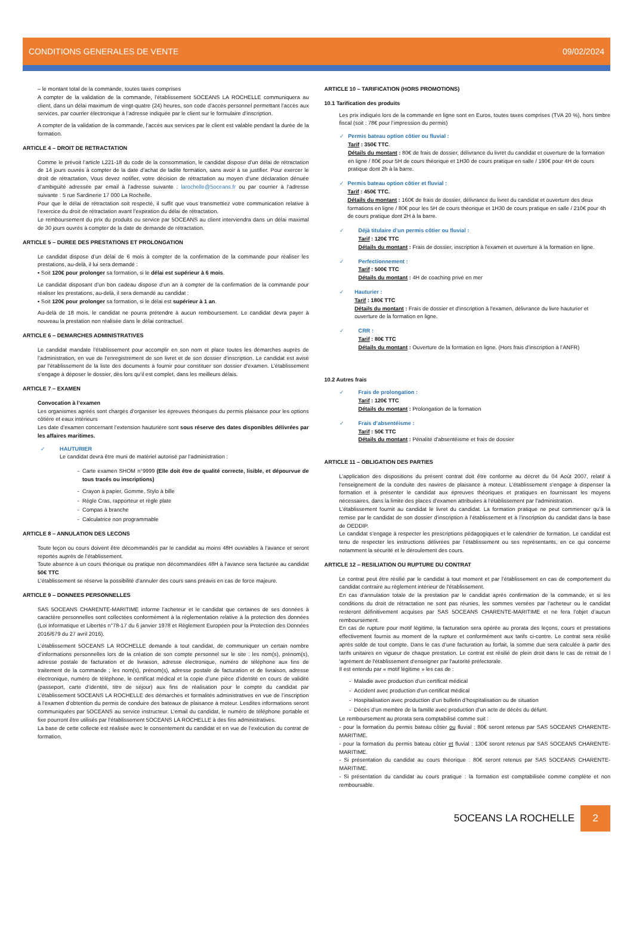CONDITIONS GENERALES DE VENTE 09/02/2024
– le montant total de la commande, toutes taxes comprises
A compter de la validation de la commande, l’établissement 5OCEANS LA ROCHELLE communiquera au client, dans un délai maximum de vingt-quatre (24) heures, son code d’accès personnel permettant l’accès aux services, par courrier électronique à l’adresse indiquée par le client sur le formulaire d’inscription.
A compter de la validation de la commande, l’accès aux services par le client est valable pendant la durée de la formation.
ARTICLE 4 – DROIT DE RETRACTATION
Comme le prévoit l’article L221-18 du code de la consommation, le candidat dispose d’un délai de rétractation de 14 jours ouvrés à compter de la date d’achat de ladite formation, sans avoir à se justifier. Pour exercer le droit de rétractation, Vous devez notifier, votre décision de rétractation au moyen d’une déclaration dénuée d’ambiguïté adressée par email à l’adresse suivante : larochelle@5oceans.fr ou par courrier à l’adresse suivante : 5 rue Sardinerie 17 000 La Rochelle.
Pour que le délai de rétractation soit respecté, il suffit que vous transmettiez votre communication relative à l’exercice du droit de rétractation avant l’expiration du délai de rétractation.
Le remboursement du prix du produits ou service par 5OCEANS au client interviendra dans un délai maximal de 30 jours ouvrés à compter de la date de demande de rétractation.
ARTICLE 5 – DUREE DES PRESTATIONS ET PROLONGATION
Le candidat dispose d’un délai de 6 mois à compter de la confirmation de la commande pour réaliser les prestations, au-delà, il lui sera demandé :
▪ Soit 120€ pour prolonger sa formation, si le délai est supérieur à 6 mois.
Le candidat disposant d’un bon cadeau dispose d’un an à compter de la confirmation de la commande pour réaliser les prestations, au-delà, il sera demandé au candidat :
▪ Soit 120€ pour prolonger sa formation, si le délai est supérieur à 1 an.
Au-delà de 18 mois, le candidat ne pourra prétendre à aucun remboursement. Le candidat devra payer à nouveau la prestation non réalisée dans le délai contractuel.
ARTICLE 6 – DEMARCHES ADMINISTRATIVES
Le candidat mandate l’établissement pour accomplir en son nom et place toutes les démarches auprès de l’administration, en vue de l’enregistrement de son livret et de son dossier d’inscription. Le candidat est avisé par l’établissement de la liste des documents à fournir pour constituer son dossier d’examen. L’établissement s’engage à déposer le dossier, dès lors qu’il est complet, dans les meilleurs délais.
ARTICLE 7 – EXAMEN
Convocation à l’examen
Les organismes agréés sont chargés d’organiser les épreuves théoriques du permis plaisance pour les options côtière et eaux intérieurs
Les date d’examen concernant l’extension hauturière sont sous réserve des dates disponibles délivrées par les affaires maritimes.
✓ HAUTURIER
Le candidat devra être muni de matériel autorisé par l’administration :
Carte examen SHOM n°9999 (Elle doit être de qualité correcte, lisible, et dépourvue de tous tracés ou inscriptions)
Crayon à papier, Gomme, Stylo à bille
Règle Cras, rapporteur et règle plate
Compas à branche
Calculatrice non programmable
ARTICLE 8 – ANNULATION DES LECONS
Toute leçon ou cours doivent être décommandés par le candidat au moins 48H ouvrables à l’avance et seront reportés auprès de l’établissement.
Toute absence à un cours théorique ou pratique non décommandées 48H à l’avance sera facturée au candidat 50€ TTC
L’établissement se réserve la possibilité d’annuler des cours sans préavis en cas de force majeure.
ARTICLE 9 – DONNEES PERSONNELLES
SAS 5OCEANS CHARENTE-MARITIME informe l’acheteur et le candidat que certaines de ses données à caractère personnelles sont collectées conformément à la règlementation relative à la protection des données (Loi Informatique et Libertés n°78-17 du 6 janvier 1978 et Règlement Européen pour la Protection des Données 2016/679 du 27 avril 2016).
L’établissement 5OCEANS LA ROCHELLE demande à tout candidat, de communiquer un certain nombre d’informations personnelles lors de la création de son compte personnel sur le site : les nom(s), prénom(s), adresse postale de facturation et de livraison, adresse électronique, numéro de téléphone aux fins de traitement de la commande ; les nom(s), prénom(s), adresse postale de facturation et de livraison, adresse électronique, numéro de téléphone, le certificat médical et la copie d’une pièce d’identité en cours de validité (passeport, carte d’identité, titre de séjour) aux fins de réalisation pour le compte du candidat par L’établissement 5OCEANS LA ROCHELLE des démarches et formalités administratives en vue de l’inscription à l’examen d’obtention du permis de conduire des bateaux de plaisance à moteur. Lesdites informations seront communiquées par 5OCEANS au service instructeur. L’email du candidat, le numéro de téléphone portable et fixe pourront être utilisés par l’établissement 5OCEANS LA ROCHELLE à des fins administratives.
La base de cette collecte est réalisée avec le consentement du candidat et en vue de l’exécution du contrat de formation.
ARTICLE 10 – TARIFICATION (HORS PROMOTIONS)
10.1 Tarification des produits
Les prix indiqués lors de la commande en ligne sont en Euros, toutes taxes comprises (TVA 20 %), hors timbre fiscal (soit : 78€ pour l’impression du permis)
✓ Permis bateau option côtier ou fluvial :
Tarif : 350€ TTC.
Détails du montant : 80€ de frais de dossier, délivrance du livret du candidat et ouverture de la formation en ligne / 80€ pour 5H de cours théorique et 1H30 de cours pratique en salle / 190€ pour 4H de cours pratique dont 2h à la barre.
✓ Permis bateau option côtier et fluvial :
Tarif : 450€ TTC.
Détails du montant : 160€ de frais de dossier, délivrance du livret du candidat et ouverture des deux formations en ligne / 80€ pour les 5H de cours théorique et 1H30 de cours pratique en salle / 210€ pour 4h de cours pratique dont 2H à la barre.
✓ Déjà titulaire d’un permis côtier ou fluvial :
Tarif : 120€ TTC
Détails du montant : Frais de dossier, inscription à l'examen et ouverture à la formation en ligne.
✓ Perfectionnement :
Tarif : 500€ TTC
Détails du montant : 4H de coaching privé en mer
✓ Hauturier :
Tarif : 180€ TTC
Détails du montant : Frais de dossier et d'inscription à l'examen, délivrance du livre hauturier et ouverture de la formation en ligne.
✓ CRR :
Tarif : 80€ TTC
Détails du montant : Ouverture de la formation en ligne. (Hors frais d’inscription à l’ANFR)
10.2 Autres frais
✓ Frais de prolongation :
Tarif : 120€ TTC
Détails du montant : Prolongation de la formation
✓ Frais d’absentéisme :
Tarif : 50€ TTC
Détails du montant : Pénalité d’absentéisme et frais de dossier
ARTICLE 11 – OBLIGATION DES PARTIES
L’application des dispositions du présent contrat doit être conforme au décret du 04 Août 2007, relatif à l’enseignement de la conduite des navires de plaisance à moteur. L’établissement s’engage à dispenser la formation et à présenter le candidat aux épreuves théoriques et pratiques en fournissant les moyens nécessaires, dans la limite des places d’examen attribuées à l’établissement par l’administration.
L’établissement fournit au candidat le livret du candidat. La formation pratique ne peut commencer qu’à la remise par le candidat de son dossier d’inscription à l’établissement et à l’inscription du candidat dans la base de OEDDIP.
Le candidat s’engage à respecter les prescriptions pédagogiques et le calendrier de formation. Le candidat est tenu de respecter les instructions délivrées par l’établissement ou ses représentants, en ce qui concerne notamment la sécurité et le déroulement des cours.
ARTICLE 12 – RESILIATION OU RUPTURE DU CONTRAT
Le contrat peut être résilié par le candidat à tout moment et par l’établissement en cas de comportement du candidat contraire au règlement intérieur de l'établissement.
En cas d’annulation totale de la prestation par le candidat après confirmation de la commande, et si les conditions du droit de rétractation ne sont pas réunies, les sommes versées par l’acheteur ou le candidat resteront définitivement acquises par SAS 5OCEANS CHARENTE-MARITIME et ne fera l’objet d’aucun remboursement.
En cas de rupture pour motif légitime, la facturation sera opérée au prorata des leçons, cours et prestations effectivement fournis au moment de la rupture et conformément aux tarifs ci-contre. Le contrat sera résilié après solde de tout compte. Dans le cas d’une facturation au forfait, la somme due sera calculée à partir des tarifs unitaires en vigueur de chaque prestation. Le contrat est résilié de plein droit dans le cas de retrait de l ’agrément de l'établissement d’enseigner par l'autorité préfectorale.
Il est entendu par « motif légitime » les cas de :
Maladie avec production d’un certificat médical
Accident avec production d’un certificat médical
Hospitalisation avec production d’un bulletin d’hospitalisation ou de situation
Décès d’un membre de la famille avec production d’un acte de décès du défunt.
Le remboursement au prorata sera comptabilisé comme suit :
- pour la formation du permis bateau côtier ou fluvial : 80€ seront retenus par SAS 5OCEANS CHARENTE-MARITIME.
- pour la formation du permis bateau côtier et fluvial : 130€ seront retenus par SAS 5OCEANS CHARENTE-MARITIME.
- Si présentation du candidat au cours théorique : 80€ seront retenus par SAS 5OCEANS CHARENTE-MARITIME.
- Si présentation du candidat au cours pratique : la formation est comptabilisée comme complète et non remboursable.
5OCEANS LA ROCHELLE 2